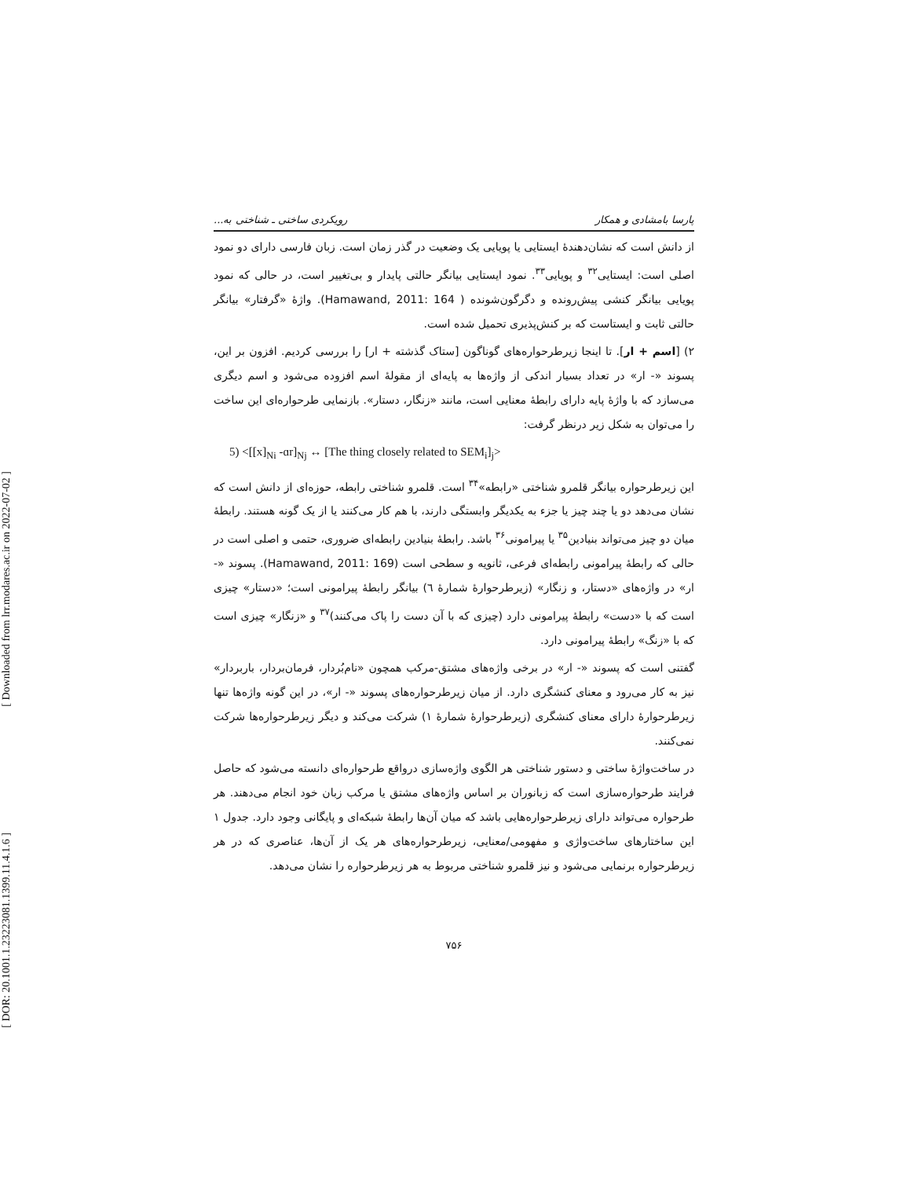[ Downloaded from lrr.modares.ac.ir on 2022-07-02 ]
[ DOR: 20.1001.1.23223081.1399.11.4.1.6 ]
پارسا بامشادی و همکار رویکردی ساختی ـ شناختی به...
از دانش است که نشان‌دهندهٔ ایستایی یا پویایی یک وضعیت در گذر زمان است. زبان فارسی دارای دو نمود اصلی است: ایستایی<sup>۳۲</sup> و پویایی<sup>۳۳</sup>. نمود ایستایی بیانگر حالتی پایدار و بی‌تغییر است، در حالی که نمود پویایی بیانگر کنشی پیش‌رونده و دگرگون‌شونده ( Hamawand, 2011: 164). واژهٔ «گرفتار» بیانگر حالتی ثابت و ایستاست که بر کنش‌پذیری تحمیل شده است.
۲) [اسم + ار]. تا اینجا زیرطرحواره‌های گوناگون [ستاک گذشته + ار] را بررسی کردیم. افزون بر این، پسوند «- ار» در تعداد بسیار اندکی از واژه‌ها به پایه‌ای از مقولهٔ اسم افزوده می‌شود و اسم دیگری می‌سازد که با واژهٔ پایه دارای رابطهٔ معنایی است، مانند «زنگار، دستار». بازنمایی طرحواره‌ای این ساخت را می‌توان به شکل زیر درنظر گرفت:
5) <[[x]<sub>Ni</sub> -ɑr]<sub>Nj</sub> ↔ [The thing closely related to SEM<sub>i</sub>]<sub>j</sub>>
این زیرطرحواره بیانگر قلمرو شناختی «رابطه»<sup>۳۴</sup> است. قلمرو شناختی رابطه، حوزه‌ای از دانش است که نشان می‌دهد دو یا چند چیز یا جزء به یکدیگر وابستگی دارند، با هم کار می‌کنند یا از یک گونه هستند. رابطهٔ میان دو چیز می‌تواند بنیادین<sup>۳۵</sup> یا پیرامونی<sup>۳۶</sup> باشد. رابطهٔ بنیادین رابطه‌ای ضروری، حتمی و اصلی است در حالی که رابطهٔ پیرامونی رابطه‌ای فرعی، ثانویه و سطحی است (Hamawand, 2011: 169). پسوند «- ار» در واژه‌های «دستار، و زنگار» (زیرطرحوارهٔ شمارهٔ ٦) بیانگر رابطهٔ پیرامونی است؛ «دستار» چیزی است که با «دست» رابطهٔ پیرامونی دارد (چیزی که با آن دست را پاک می‌کنند)<sup>۳۷</sup> و «زنگار» چیزی است که با «زنگ» رابطهٔ پیرامونی دارد.
گفتنی است که پسوند «- ار» در برخی واژه‌های مشتق-مرکب همچون «نام‌بُردار، فرمان‌بردار، باربردار» نیز به کار می‌رود و معنای کنشگری دارد. از میان زیرطرحواره‌های پسوند «- ار»، در این گونه واژه‌ها تنها زیرطرحوارهٔ دارای معنای کنشگری (زیرطرحوارهٔ شمارهٔ ۱) شرکت می‌کند و دیگر زیرطرحواره‌ها شرکت نمی‌کنند.
در ساخت‌واژهٔ ساختی و دستور شناختی هر الگوی واژه‌سازی درواقع طرحواره‌ای دانسته می‌شود که حاصل فرایند طرحواره‌سازی است که زبانوران بر اساس واژه‌های مشتق یا مرکب زبان خود انجام می‌دهند. هر طرحواره می‌تواند دارای زیرطرحواره‌هایی باشد که میان آن‌ها رابطهٔ شبکه‌ای و پایگانی وجود دارد. جدول ۱ این ساختارهای ساخت‌واژی و مفهومی/معنایی، زیرطرحواره‌های هر یک از آن‌ها، عناصری که در هر زیرطرحواره برنمایی می‌شود و نیز قلمرو شناختی مربوط به هر زیرطرحواره را نشان می‌دهد.
۷۵۶